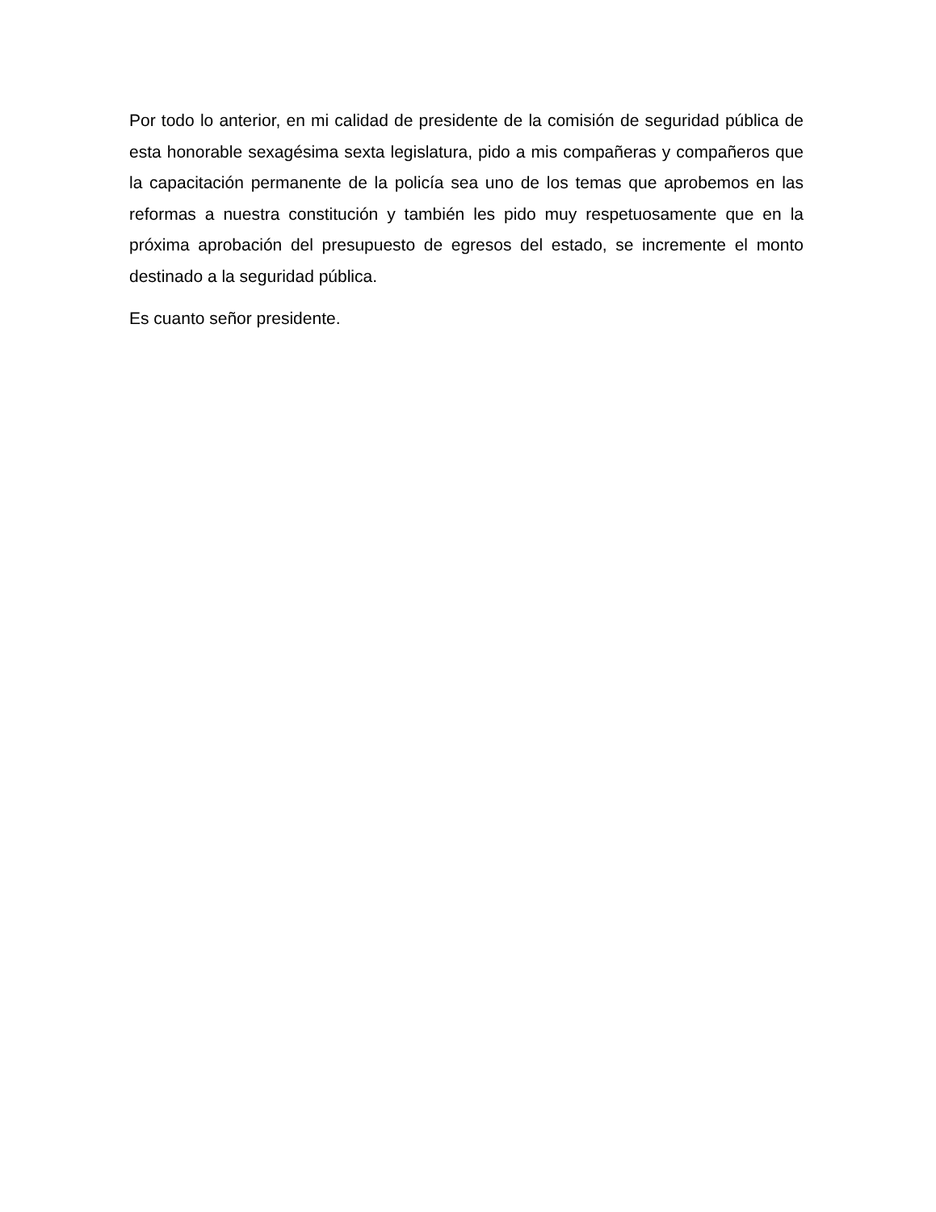Por todo lo anterior, en mi calidad de presidente de la comisión de seguridad pública de esta honorable sexagésima sexta legislatura, pido a mis compañeras y compañeros que la capacitación permanente de la policía sea uno de los temas que aprobemos en las reformas a nuestra constitución y también les pido muy respetuosamente que en la próxima aprobación del presupuesto de egresos del estado, se incremente el monto destinado a la seguridad pública.
Es cuanto señor presidente.